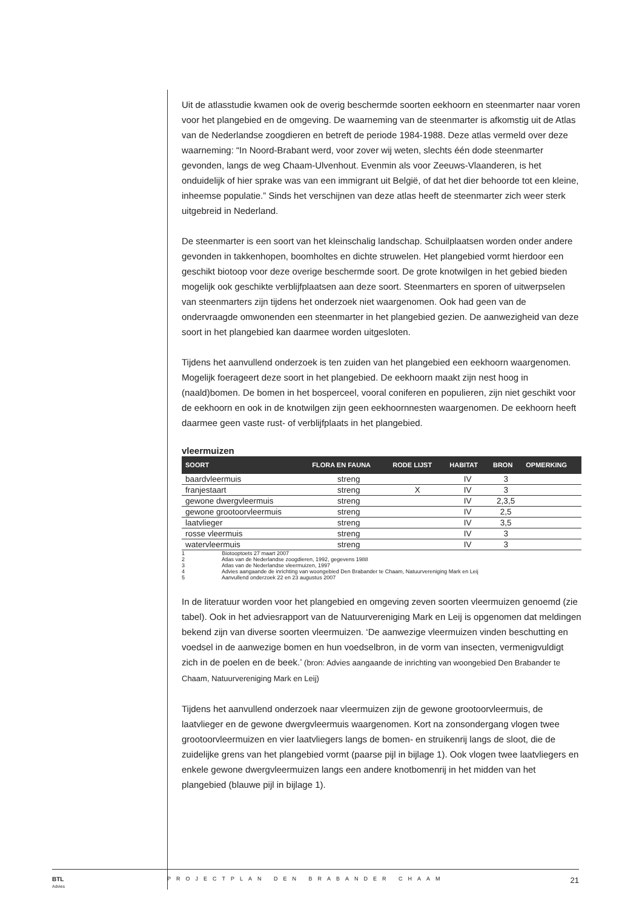Uit de atlasstudie kwamen ook de overig beschermde soorten eekhoorn en steenmarter naar voren voor het plangebied en de omgeving. De waarneming van de steenmarter is afkomstig uit de Atlas van de Nederlandse zoogdieren en betreft de periode 1984-1988. Deze atlas vermeld over deze waarneming: “In Noord-Brabant werd, voor zover wij weten, slechts één dode steenmarter gevonden, langs de weg Chaam-Ulvenhout. Evenmin als voor Zeeuws-Vlaanderen, is het onduidelijk of hier sprake was van een immigrant uit België, of dat het dier behoorde tot een kleine, inheemse populatie.” Sinds het verschijnen van deze atlas heeft de steenmarter zich weer sterk uitgebreid in Nederland.
De steenmarter is een soort van het kleinschalig landschap. Schuilplaatsen worden onder andere gevonden in takkenhopen, boomholtes en dichte struwelen. Het plangebied vormt hierdoor een geschikt biotoop voor deze overige beschermde soort. De grote knotwilgen in het gebied bieden mogelijk ook geschikte verblijfplaatsen aan deze soort. Steenmarters en sporen of uitwerpselen van steenmarters zijn tijdens het onderzoek niet waargenomen. Ook had geen van de ondervraagde omwonenden een steenmarter in het plangebied gezien. De aanwezigheid van deze soort in het plangebied kan daarmee worden uitgesloten.
Tijdens het aanvullend onderzoek is ten zuiden van het plangebied een eekhoorn waargenomen. Mogelijk foerageert deze soort in het plangebied. De eekhoorn maakt zijn nest hoog in (naald)bomen. De bomen in het bosperceel, vooral coniferen en populieren, zijn niet geschikt voor de eekhoorn en ook in de knotwilgen zijn geen eekhoornnesten waargenomen. De eekhoorn heeft daarmee geen vaste rust- of verblijfplaats in het plangebied.
vleermuizen
| SOORT | FLORA EN FAUNA | RODE LIJST | HABITAT | BRON | OPMERKING |
| --- | --- | --- | --- | --- | --- |
| baardvleermuis | streng | | IV | 3 | |
| franjestaart | streng | X | IV | 3 | |
| gewone dwergvleermuis | streng | | IV | 2,3,5 | |
| gewone grootoorvleermuis | streng | | IV | 2,5 | |
| laatvlieger | streng | | IV | 3,5 | |
| rosse vleermuis | streng | | IV | 3 | |
| watervleermuis | streng | | IV | 3 | |
1 Biotooptoets 27 maart 2007
2 Atlas van de Nederlandse zoogdieren, 1992, gegevens 1988
3 Atlas van de Nederlandse vleermuizen, 1997
4 Advies aangaande de inrichting van woongebied Den Brabander te Chaam, Natuurvereniging Mark en Leij
5 Aanvullend onderzoek 22 en 23 augustus 2007
In de literatuur worden voor het plangebied en omgeving zeven soorten vleermuizen genoemd (zie tabel). Ook in het adviesrapport van de Natuurvereniging Mark en Leij is opgenomen dat meldingen bekend zijn van diverse soorten vleermuizen. ‘De aanwezige vleermuizen vinden beschutting en voedsel in de aanwezige bomen en hun voedselbron, in de vorm van insecten, vermenigvuldigt zich in de poelen en de beek.’ (bron: Advies aangaande de inrichting van woongebied Den Brabander te Chaam, Natuurvereniging Mark en Leij)
Tijdens het aanvullend onderzoek naar vleermuizen zijn de gewone grootoorvleermuis, de laatvlieger en de gewone dwergvleermuis waargenomen. Kort na zonsondergang vlogen twee grootoorvleermuizen en vier laatvliegers langs de bomen- en struikenrij langs de sloot, die de zuidelijke grens van het plangebied vormt (paarse pijl in bijlage 1). Ook vlogen twee laatvliegers en enkele gewone dwergvleermuizen langs een andere knotbomenrij in het midden van het plangebied (blauwe pijl in bijlage 1).
BTL
Advies
PROJECTPLAN DEN BRABANDER CHAAM
21